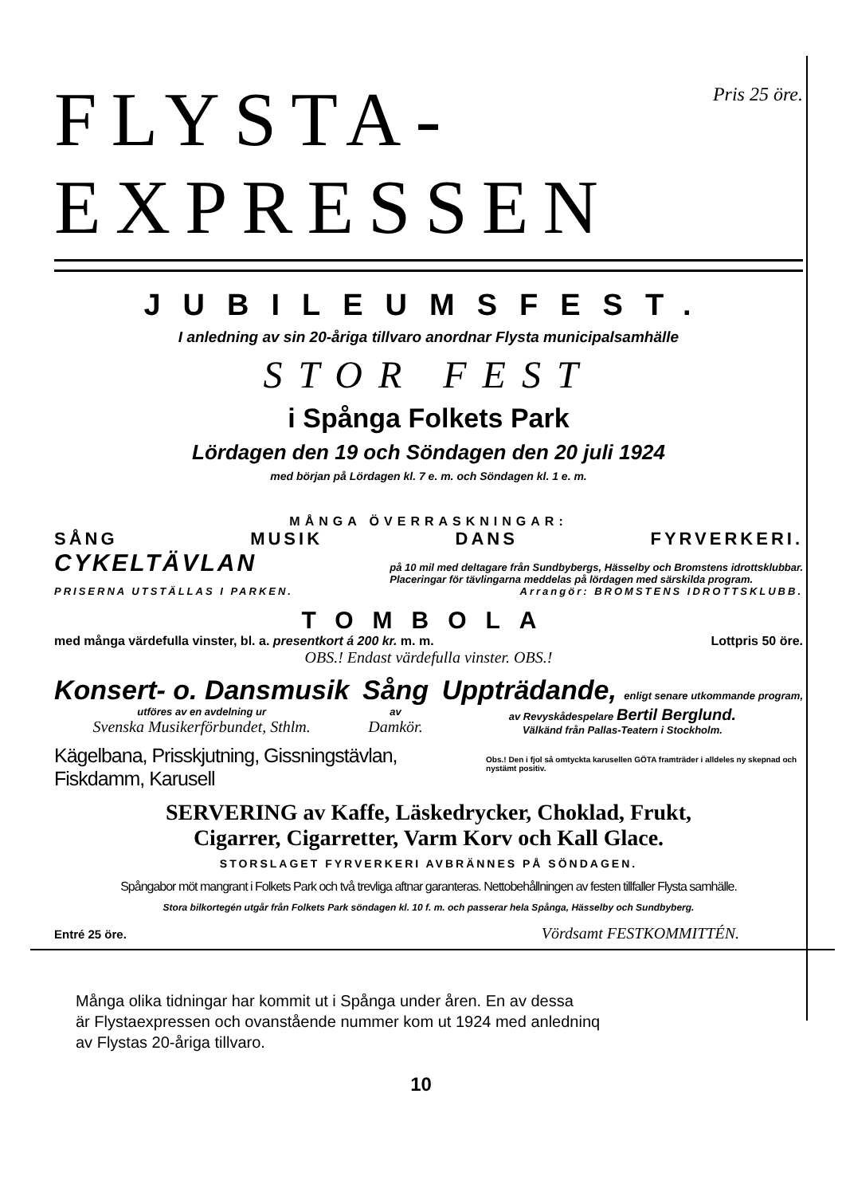FLYSTA-
EXPRESSEN
Pris 25 öre.
JUBILEUMSFEST.
I anledning av sin 20-åriga tillvaro anordnar Flysta municipalsamhälle
STOR FEST
i Spånga Folkets Park
Lördagen den 19 och Söndagen den 20 juli 1924
med början på Lördagen kl. 7 e. m. och Söndagen kl. 1 e. m.
MÅNGA ÖVERRASKNINGAR:
SÅNG MUSIK DANS FYRVERKERI.
CYKELTÄVLAN på 10 mil med deltagare från Sundbybergs, Hässelby och Bromstens idrottsklubbar.
Placeringar för tävlingarna meddelas på lördagen med särskilda program.
PRISERNA UTSTÄLLAS I PARKEN. Arrangör: BROMSTENS IDROTTSKLUBB.
TOMBOLA
med många värdefulla vinster, bl. a. presentkort á 200 kr. m. m. Lottpris 50 öre.
OBS.! Endast värdefulla vinster. OBS.!
Konsert- o. Dansmusik
utföres av en avdelning ur
Svenska Musikerförbundet, Sthlm.
Sång
av
Damkör.
Uppträdande, enligt senare utkommande program,
av Revyskådespelare Bertil Berglund.
Välkänd från Pallas-Teatern i Stockholm.
Kägelbana, Prisskjutning, Gissningstävlan, Fiskdamm, Karusell Obs.! Den i fjol så omtyckta karusellen GÖTA framträder i alldeles ny skepnad och nystämt positiv.
SERVERING av Kaffe, Läskedrycker, Choklad, Frukt,
Cigarrer, Cigarretter, Varm Korv och Kall Glace.
STORSLAGET FYRVERKERI AVBRÄNNES PÅ SÖNDAGEN.
Spångabor möt mangrant i Folkets Park och två trevliga aftnar garanteras. Nettobehållningen av festen tillfaller Flysta samhälle.
Stora bilkortegén utgår från Folkets Park söndagen kl. 10 f. m. och passerar hela Spånga, Hässelby och Sundbyberg.
Entré 25 öre. Vördsamt FESTKOMMITTÉN.
Många olika tidningar har kommit ut i Spånga under åren. En av dessa
är Flystaexpressen och ovanstående nummer kom ut 1924 med anledninq
av Flystas 20-åriga tillvaro.
10